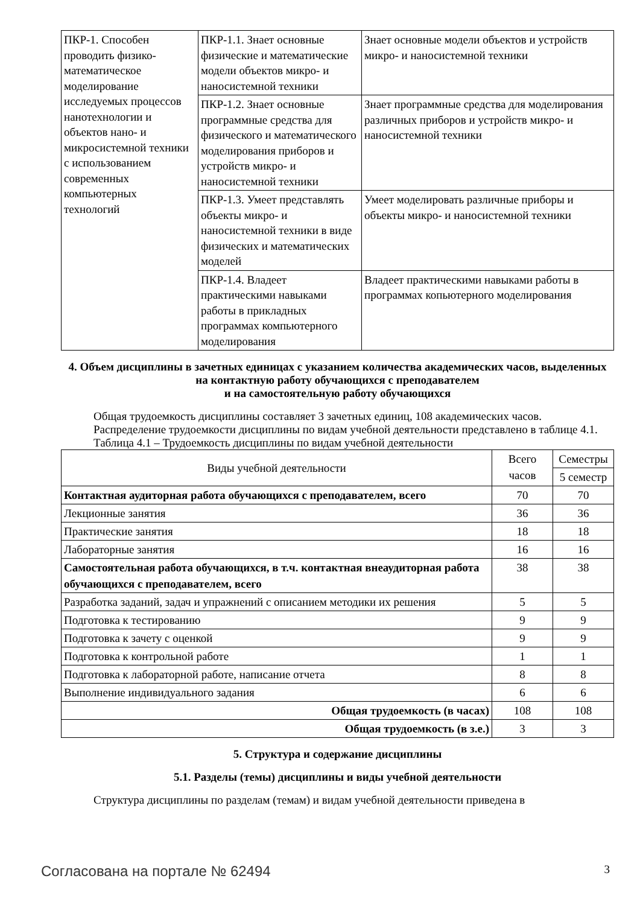| ПКР-1. Способен проводить физико-математическое моделирование исследуемых процессов нанотехнологии и объектов нано- и микросистемной техники с использованием современных компьютерных технологий | ПКР-1.1. Знает основные физические и математические модели объектов микро- и наносистемной техники | Знает основные модели объектов и устройств микро- и наносистемной техники |
| | ПКР-1.2. Знает основные программные средства для физического и математического моделирования приборов и устройств микро- и наносистемной техники | Знает программные средства для моделирования различных приборов и устройств микро- и наносистемной техники |
| | ПКР-1.3. Умеет представлять объекты микро- и наносистемной техники в виде физических и математических моделей | Умеет моделировать различные приборы и объекты микро- и наносистемной техники |
| | ПКР-1.4. Владеет практическими навыками работы в прикладных программах компьютерного моделирования | Владеет практическими навыками работы в программах копьютерного моделирования |
4. Объем дисциплины в зачетных единицах с указанием количества академических часов, выделенных на контактную работу обучающихся с преподавателем
и на самостоятельную работу обучающихся
Общая трудоемкость дисциплины составляет 3 зачетных единиц, 108 академических часов.
Распределение трудоемкости дисциплины по видам учебной деятельности представлено в таблице 4.1.
Таблица 4.1 – Трудоемкость дисциплины по видам учебной деятельности
| Виды учебной деятельности | Всего часов | Семестры |
| --- | --- | --- |
| | | 5 семестр |
| Контактная аудиторная работа обучающихся с преподавателем, всего | 70 | 70 |
| Лекционные занятия | 36 | 36 |
| Практические занятия | 18 | 18 |
| Лабораторные занятия | 16 | 16 |
| Самостоятельная работа обучающихся, в т.ч. контактная внеаудиторная работа обучающихся с преподавателем, всего | 38 | 38 |
| Разработка заданий, задач и упражнений с описанием методики их решения | 5 | 5 |
| Подготовка к тестированию | 9 | 9 |
| Подготовка к зачету с оценкой | 9 | 9 |
| Подготовка к контрольной работе | 1 | 1 |
| Подготовка к лабораторной работе, написание отчета | 8 | 8 |
| Выполнение индивидуального задания | 6 | 6 |
| Общая трудоемкость (в часах) | 108 | 108 |
| Общая трудоемкость (в з.е.) | 3 | 3 |
5. Структура и содержание дисциплины
5.1. Разделы (темы) дисциплины и виды учебной деятельности
Структура дисциплины по разделам (темам) и видам учебной деятельности приведена в
Согласована на портале № 62494 3